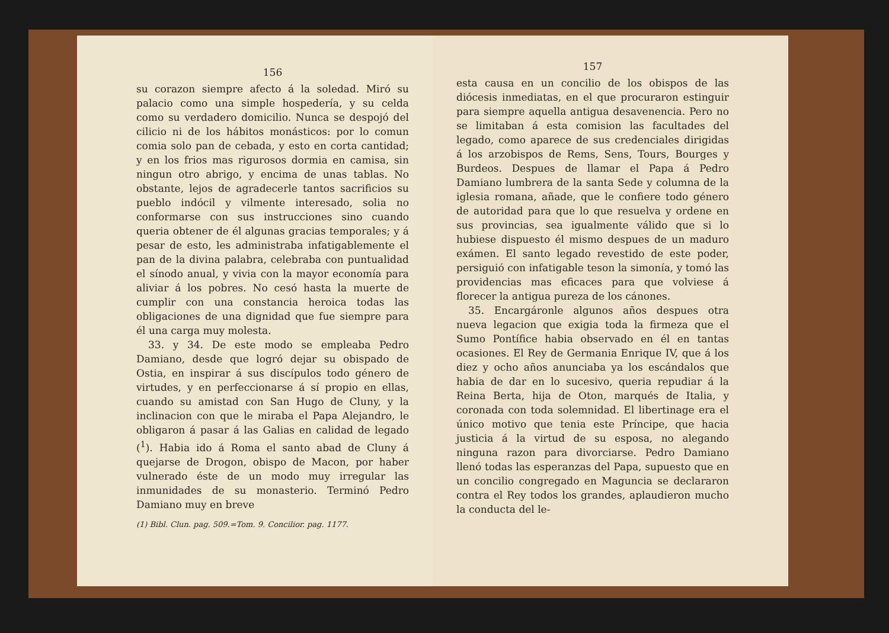156
su corazon siempre afecto á la soledad. Miró su palacio como una simple hospedería, y su celda como su verdadero domicilio. Nunca se despojó del cilicio ni de los hábitos monásticos: por lo comun comia solo pan de cebada, y esto en corta cantidad; y en los frios mas rigurosos dormia en camisa, sin ningun otro abrigo, y encima de unas tablas. No obstante, lejos de agradecerle tantos sacrificios su pueblo indócil y vilmente interesado, solia no conformarse con sus instrucciones sino cuando queria obtener de él algunas gracias temporales; y á pesar de esto, les administraba infatigablemente el pan de la divina palabra, celebraba con puntualidad el sínodo anual, y vivia con la mayor economía para aliviar á los pobres. No cesó hasta la muerte de cumplir con una constancia heroica todas las obligaciones de una dignidad que fue siempre para él una carga muy molesta.
33. y 34. De este modo se empleaba Pedro Damiano, desde que logró dejar su obispado de Ostia, en inspirar á sus discípulos todo género de virtudes, y en perfeccionarse á sí propio en ellas, cuando su amistad con San Hugo de Cluny, y la inclinacion con que le miraba el Papa Alejandro, le obligaron á pasar á las Galias en calidad de legado (<sup>1</sup>). Habia ido á Roma el santo abad de Cluny á quejarse de Drogon, obispo de Macon, por haber vulnerado éste de un modo muy irregular las inmunidades de su monasterio. Terminó Pedro Damiano muy en breve
(1) Bibl. Clun. pag. 509.=Tom. 9. Concilior. pag. 1177.
157
esta causa en un concilio de los obispos de las diócesis inmediatas, en el que procuraron estinguir para siempre aquella antigua desavenencia. Pero no se limitaban á esta comision las facultades del legado, como aparece de sus credenciales dirigidas á los arzobispos de Rems, Sens, Tours, Bourges y Burdeos. Despues de llamar el Papa á Pedro Damiano lumbrera de la santa Sede y columna de la iglesia romana, añade, que le confiere todo género de autoridad para que lo que resuelva y ordene en sus provincias, sea igualmente válido que si lo hubiese dispuesto él mismo despues de un maduro exámen. El santo legado revestido de este poder, persiguió con infatigable teson la simonía, y tomó las providencias mas eficaces para que volviese á florecer la antigua pureza de los cánones.
35. Encargáronle algunos años despues otra nueva legacion que exigia toda la firmeza que el Sumo Pontífice habia observado en él en tantas ocasiones. El Rey de Germania Enrique IV, que á los diez y ocho años anunciaba ya los escándalos que habia de dar en lo sucesivo, queria repudiar á la Reina Berta, hija de Oton, marqués de Italia, y coronada con toda solemnidad. El libertinage era el único motivo que tenia este Príncipe, que hacia justicia á la virtud de su esposa, no alegando ninguna razon para divorciarse. Pedro Damiano llenó todas las esperanzas del Papa, supuesto que en un concilio congregado en Maguncia se declararon contra el Rey todos los grandes, aplaudieron mucho la conducta del le-